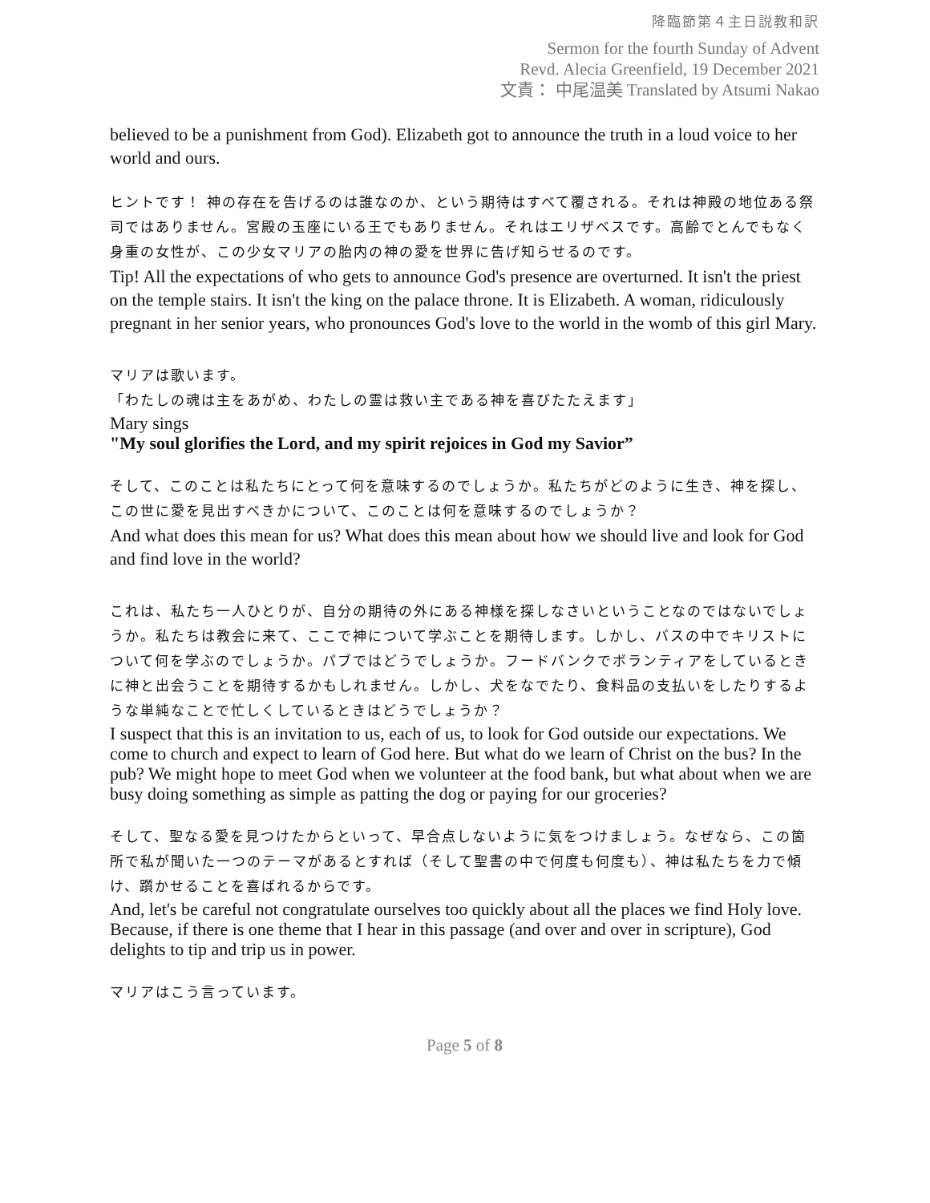降臨節第４主日説教和訳
Sermon for the fourth Sunday of Advent
Revd. Alecia Greenfield, 19 December 2021
文責： 中尾温美 Translated by Atsumi Nakao
believed to be a punishment from God). Elizabeth got to announce the truth in a loud voice to her world and ours.
ヒントです！ 神の存在を告げるのは誰なのか、という期待はすべて覆される。それは神殿の地位ある祭司ではありません。宮殿の玉座にいる王でもありません。それはエリザベスです。高齢でとんでもなく身重の女性が、この少女マリアの胎内の神の愛を世界に告げ知らせるのです。
Tip! All the expectations of who gets to announce God's presence are overturned. It isn't the priest on the temple stairs. It isn't the king on the palace throne. It is Elizabeth. A woman, ridiculously pregnant in her senior years, who pronounces God's love to the world in the womb of this girl Mary.
マリアは歌います。
「わたしの魂は主をあがめ、わたしの霊は救い主である神を喜びたたえます」
Mary sings
"My soul glorifies the Lord, and my spirit rejoices in God my Savior”
そして、このことは私たちにとって何を意味するのでしょうか。私たちがどのように生き、神を探し、この世に愛を見出すべきかについて、このことは何を意味するのでしょうか？
And what does this mean for us? What does this mean about how we should live and look for God and find love in the world?
これは、私たち一人ひとりが、自分の期待の外にある神様を探しなさいということなのではないでしょうか。私たちは教会に来て、ここで神について学ぶことを期待します。しかし、バスの中でキリストについて何を学ぶのでしょうか。パブではどうでしょうか。フードバンクでボランティアをしているときに神と出会うことを期待するかもしれません。しかし、犬をなでたり、食料品の支払いをしたりするような単純なことで忙しくしているときはどうでしょうか？
I suspect that this is an invitation to us, each of us, to look for God outside our expectations. We come to church and expect to learn of God here. But what do we learn of Christ on the bus? In the pub? We might hope to meet God when we volunteer at the food bank, but what about when we are busy doing something as simple as patting the dog or paying for our groceries?
そして、聖なる愛を見つけたからといって、早合点しないように気をつけましょう。なぜなら、この箇所で私が聞いた一つのテーマがあるとすれば（そして聖書の中で何度も何度も）、神は私たちを力で傾け、躓かせることを喜ばれるからです。
And, let's be careful not congratulate ourselves too quickly about all the places we find Holy love. Because, if there is one theme that I hear in this passage (and over and over in scripture), God delights to tip and trip us in power.
マリアはこう言っています。
Page 5 of 8